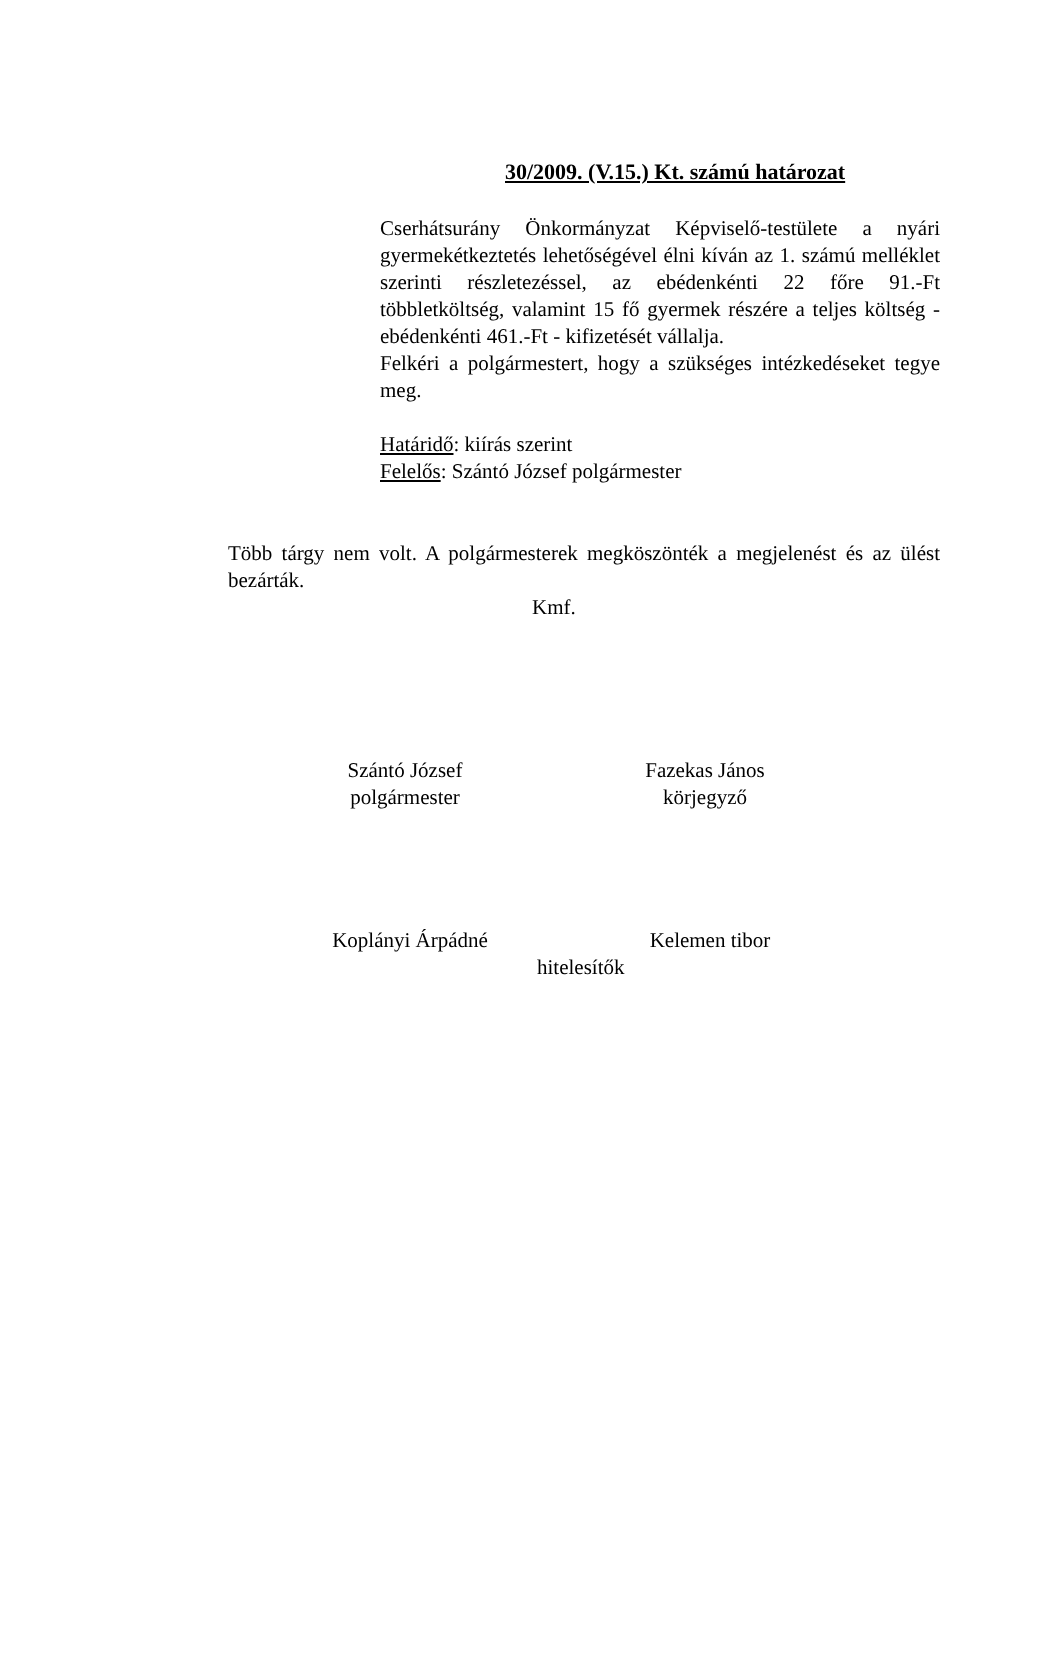30/2009. (V.15.) Kt. számú határozat
Cserhátsurány Önkormányzat Képviselő-testülete a nyári gyermekétkeztetés lehetőségével élni kíván az 1. számú melléklet szerinti részletezéssel, az ebédenkénti 22 főre 91.-Ft többletköltség, valamint 15 fő gyermek részére a teljes költség - ebédenkénti 461.-Ft - kifizetését vállalja.
Felkéri a polgármestert, hogy a szükséges intézkedéseket tegye meg.
Határidő: kiírás szerint
Felelős: Szántó József polgármester
Több tárgy nem volt. A polgármesterek megköszönték a megjelenést és az ülést bezárták.
Kmf.
Szántó József
polgármester
Fazekas János
körjegyző
Koplányi Árpádné
Kelemen tibor
hitelesítők